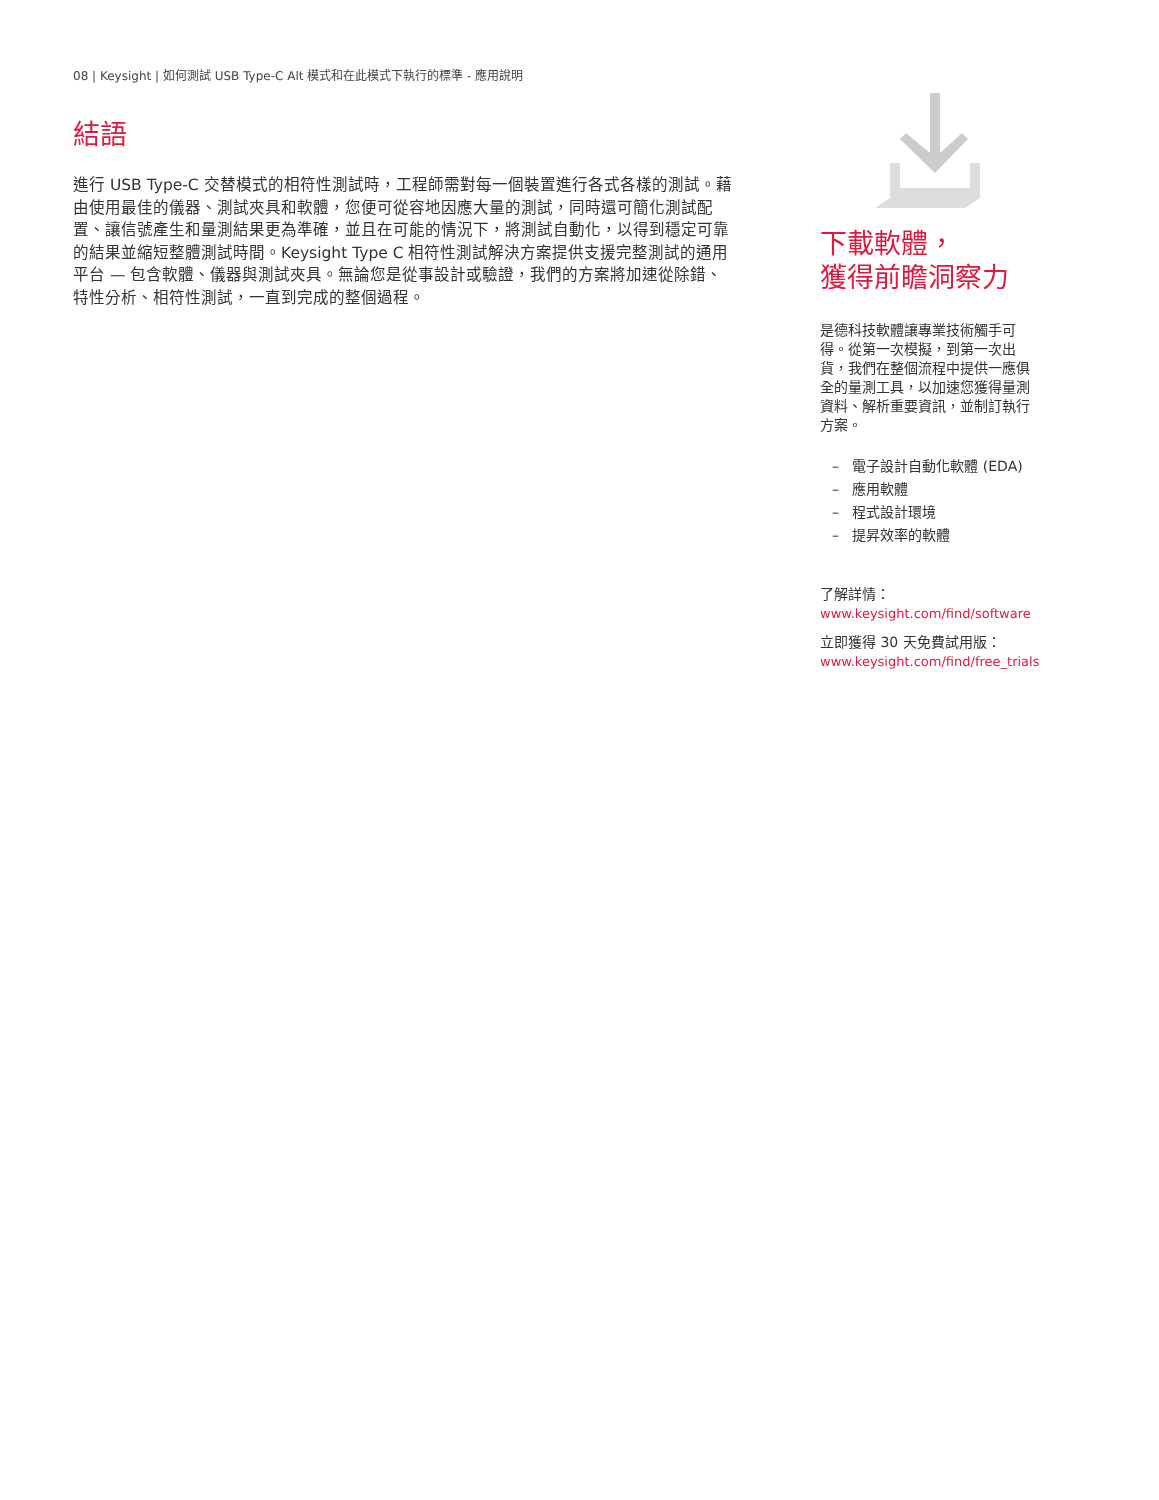08 | Keysight | 如何測試 USB Type-C Alt 模式和在此模式下執行的標準 - 應用說明
結語
進行 USB Type-C 交替模式的相符性測試時，工程師需對每一個裝置進行各式各樣的測試。藉由使用最佳的儀器、測試夾具和軟體，您便可從容地因應大量的測試，同時還可簡化測試配置、讓信號產生和量測結果更為準確，並且在可能的情況下，將測試自動化，以得到穩定可靠的結果並縮短整體測試時間。Keysight Type C 相符性測試解決方案提供支援完整測試的通用平台 — 包含軟體、儀器與測試夾具。無論您是從事設計或驗證，我們的方案將加速從除錯、特性分析、相符性測試，一直到完成的整個過程。
下載軟體，
獲得前瞻洞察力
是德科技軟體讓專業技術觸手可得。從第一次模擬，到第一次出貨，我們在整個流程中提供一應俱全的量測工具，以加速您獲得量測資料、解析重要資訊，並制訂執行方案。
– 電子設計自動化軟體 (EDA)
– 應用軟體
– 程式設計環境
– 提昇效率的軟體
了解詳情：
www.keysight.com/find/software
立即獲得 30 天免費試用版：
www.keysight.com/find/free_trials